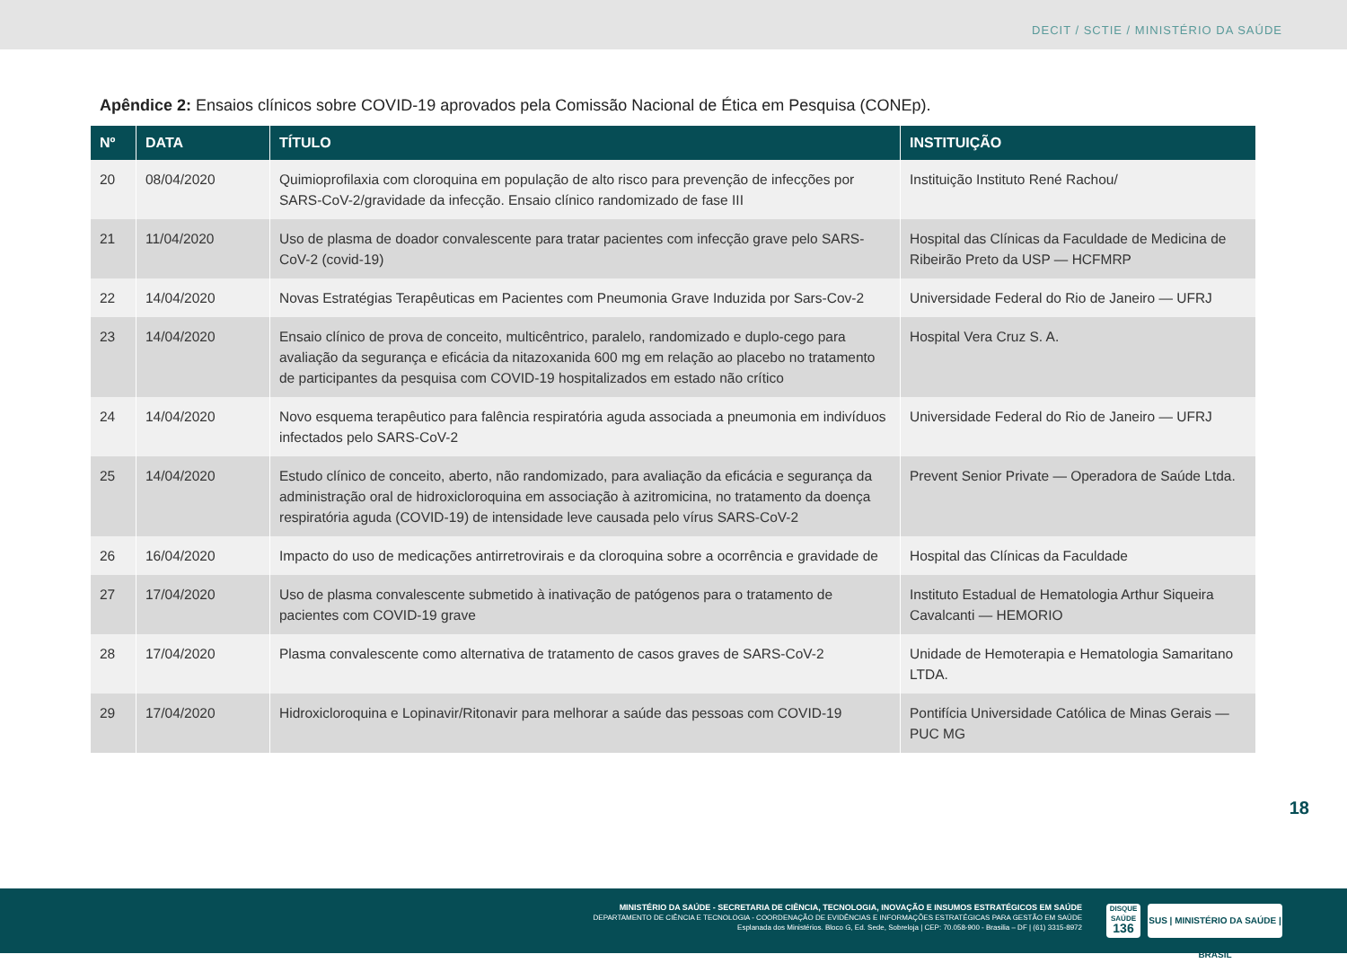DECIT / SCTIE / MINISTÉRIO DA SAÚDE
Apêndice 2: Ensaios clínicos sobre COVID-19 aprovados pela Comissão Nacional de Ética em Pesquisa (CONEp).
| Nº | DATA | TÍTULO | INSTITUIÇÃO |
| --- | --- | --- | --- |
| 20 | 08/04/2020 | Quimioprofilaxia com cloroquina em população de alto risco para prevenção de infecções por SARS-CoV-2/gravidade da infecção. Ensaio clínico randomizado de fase III | Instituição Instituto René Rachou/ |
| 21 | 11/04/2020 | Uso de plasma de doador convalescente para tratar pacientes com infecção grave pelo SARS-CoV-2 (covid-19) | Hospital das Clínicas da Faculdade de Medicina de Ribeirão Preto da USP — HCFMRP |
| 22 | 14/04/2020 | Novas Estratégias Terapêuticas em Pacientes com Pneumonia Grave Induzida por Sars-Cov-2 | Universidade Federal do Rio de Janeiro — UFRJ |
| 23 | 14/04/2020 | Ensaio clínico de prova de conceito, multicêntrico, paralelo, randomizado e duplo-cego para avaliação da segurança e eficácia da nitazoxanida 600 mg em relação ao placebo no tratamento de participantes da pesquisa com COVID-19 hospitalizados em estado não crítico | Hospital Vera Cruz S. A. |
| 24 | 14/04/2020 | Novo esquema terapêutico para falência respiratória aguda associada a pneumonia em indivíduos infectados pelo SARS-CoV-2 | Universidade Federal do Rio de Janeiro — UFRJ |
| 25 | 14/04/2020 | Estudo clínico de conceito, aberto, não randomizado, para avaliação da eficácia e segurança da administração oral de hidroxicloroquina em associação à azitromicina, no tratamento da doença respiratória aguda (COVID-19) de intensidade leve causada pelo vírus SARS-CoV-2 | Prevent Senior Private — Operadora de Saúde Ltda. |
| 26 | 16/04/2020 | Impacto do uso de medicações antirretrovirais e da cloroquina sobre a ocorrência e gravidade de | Hospital das Clínicas da Faculdade |
| 27 | 17/04/2020 | Uso de plasma convalescente submetido à inativação de patógenos para o tratamento de pacientes com COVID-19 grave | Instituto Estadual de Hematologia Arthur Siqueira Cavalcanti — HEMORIO |
| 28 | 17/04/2020 | Plasma convalescente como alternativa de tratamento de casos graves de SARS-CoV-2 | Unidade de Hemoterapia e Hematologia Samaritano LTDA. |
| 29 | 17/04/2020 | Hidroxicloroquina e Lopinavir/Ritonavir para melhorar a saúde das pessoas com COVID-19 | Pontifícia Universidade Católica de Minas Gerais — PUC MG |
18
MINISTÉRIO DA SAÚDE - SECRETARIA DE CIÊNCIA, TECNOLOGIA, INOVAÇÃO E INSUMOS ESTRATÉGICOS EM SAÚDE
DEPARTAMENTO DE CIÊNCIA E TECNOLOGIA - COORDENAÇÃO DE EVIDÊNCIAS E INFORMAÇÕES ESTRATÉGICAS PARA GESTÃO EM SAÚDE
Esplanada dos Ministérios. Bloco G, Ed. Sede, Sobreloja | CEP: 70.058-900 - Brasilia – DF | (61) 3315-8972
DISQUE SAÚDE
136
SUS | MINISTÉRIO DA SAÚDE | BRASIL